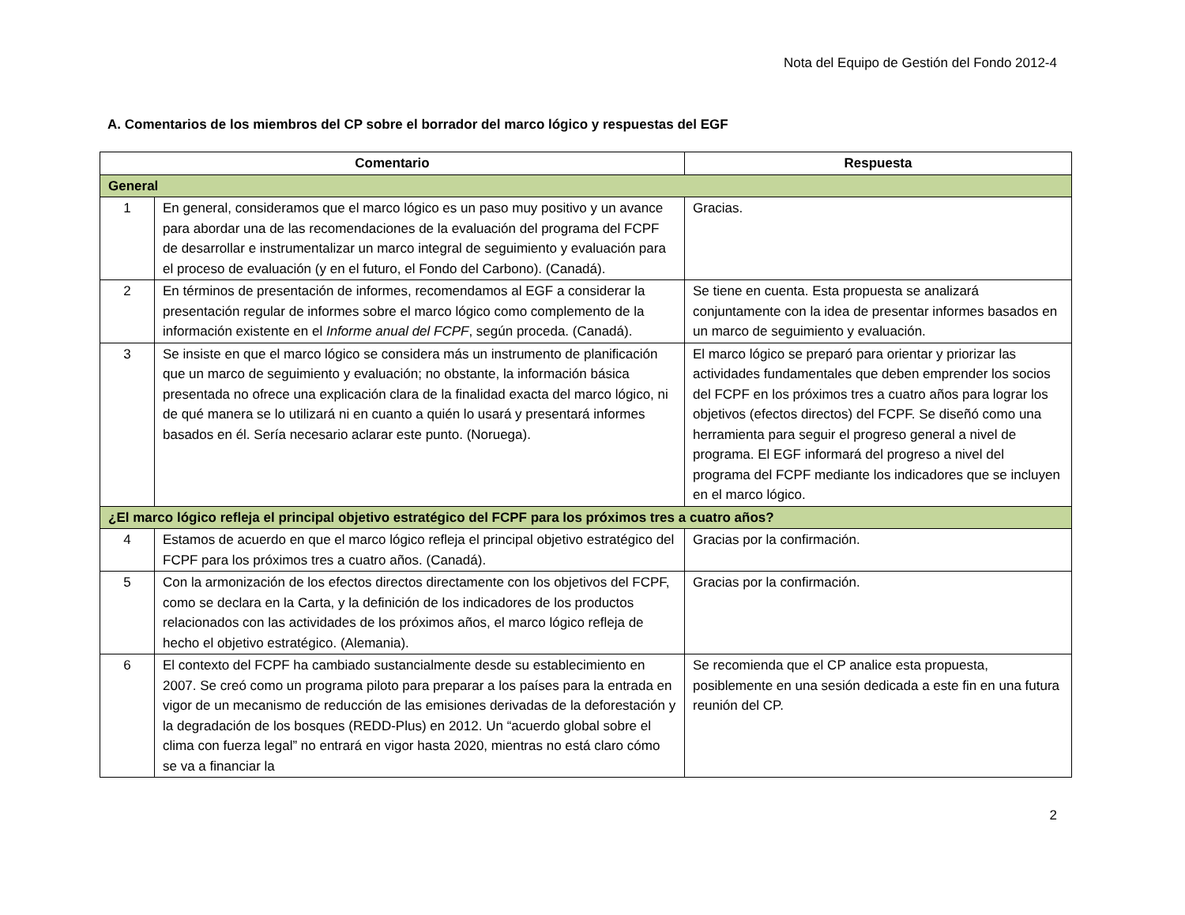Nota del Equipo de Gestión del Fondo 2012-4
A. Comentarios de los miembros del CP sobre el borrador del marco lógico y respuestas del EGF
| Comentario | | Respuesta |
| --- | --- | --- |
| General | | |
| 1 | En general, consideramos que el marco lógico es un paso muy positivo y un avance para abordar una de las recomendaciones de la evaluación del programa del FCPF de desarrollar e instrumentalizar un marco integral de seguimiento y evaluación para el proceso de evaluación (y en el futuro, el Fondo del Carbono). (Canadá). | Gracias. |
| 2 | En términos de presentación de informes, recomendamos al EGF a considerar la presentación regular de informes sobre el marco lógico como complemento de la información existente en el Informe anual del FCPF , según proceda. (Canadá). | Se tiene en cuenta. Esta propuesta se analizará conjuntamente con la idea de presentar informes basados en un marco de seguimiento y evaluación. |
| 3 | Se insiste en que el marco lógico se considera más un instrumento de planificación que un marco de seguimiento y evaluación; no obstante, la información básica presentada no ofrece una explicación clara de la finalidad exacta del marco lógico, ni de qué manera se lo utilizará ni en cuanto a quién lo usará y presentará informes basados en él. Sería necesario aclarar este punto. (Noruega). | El marco lógico se preparó para orientar y priorizar las actividades fundamentales que deben emprender los socios del FCPF en los próximos tres a cuatro años para lograr los objetivos (efectos directos) del FCPF. Se diseñó como una herramienta para seguir el progreso general a nivel de programa. El EGF informará del progreso a nivel del programa del FCPF mediante los indicadores que se incluyen en el marco lógico. |
| ¿El marco lógico refleja el principal objetivo estratégico del FCPF para los próximos tres a cuatro años? | | |
| 4 | Estamos de acuerdo en que el marco lógico refleja el principal objetivo estratégico del FCPF para los próximos tres a cuatro años. (Canadá). | Gracias por la confirmación. |
| 5 | Con la armonización de los efectos directos directamente con los objetivos del FCPF, como se declara en la Carta, y la definición de los indicadores de los productos relacionados con las actividades de los próximos años, el marco lógico refleja de hecho el objetivo estratégico. (Alemania). | Gracias por la confirmación. |
| 6 | El contexto del FCPF ha cambiado sustancialmente desde su establecimiento en 2007. Se creó como un programa piloto para preparar a los países para la entrada en vigor de un mecanismo de reducción de las emisiones derivadas de la deforestación y la degradación de los bosques (REDD-Plus) en 2012. Un “acuerdo global sobre el clima con fuerza legal” no entrará en vigor hasta 2020, mientras no está claro cómo se va a financiar la | Se recomienda que el CP analice esta propuesta, posiblemente en una sesión dedicada a este fin en una futura reunión del CP. |
2